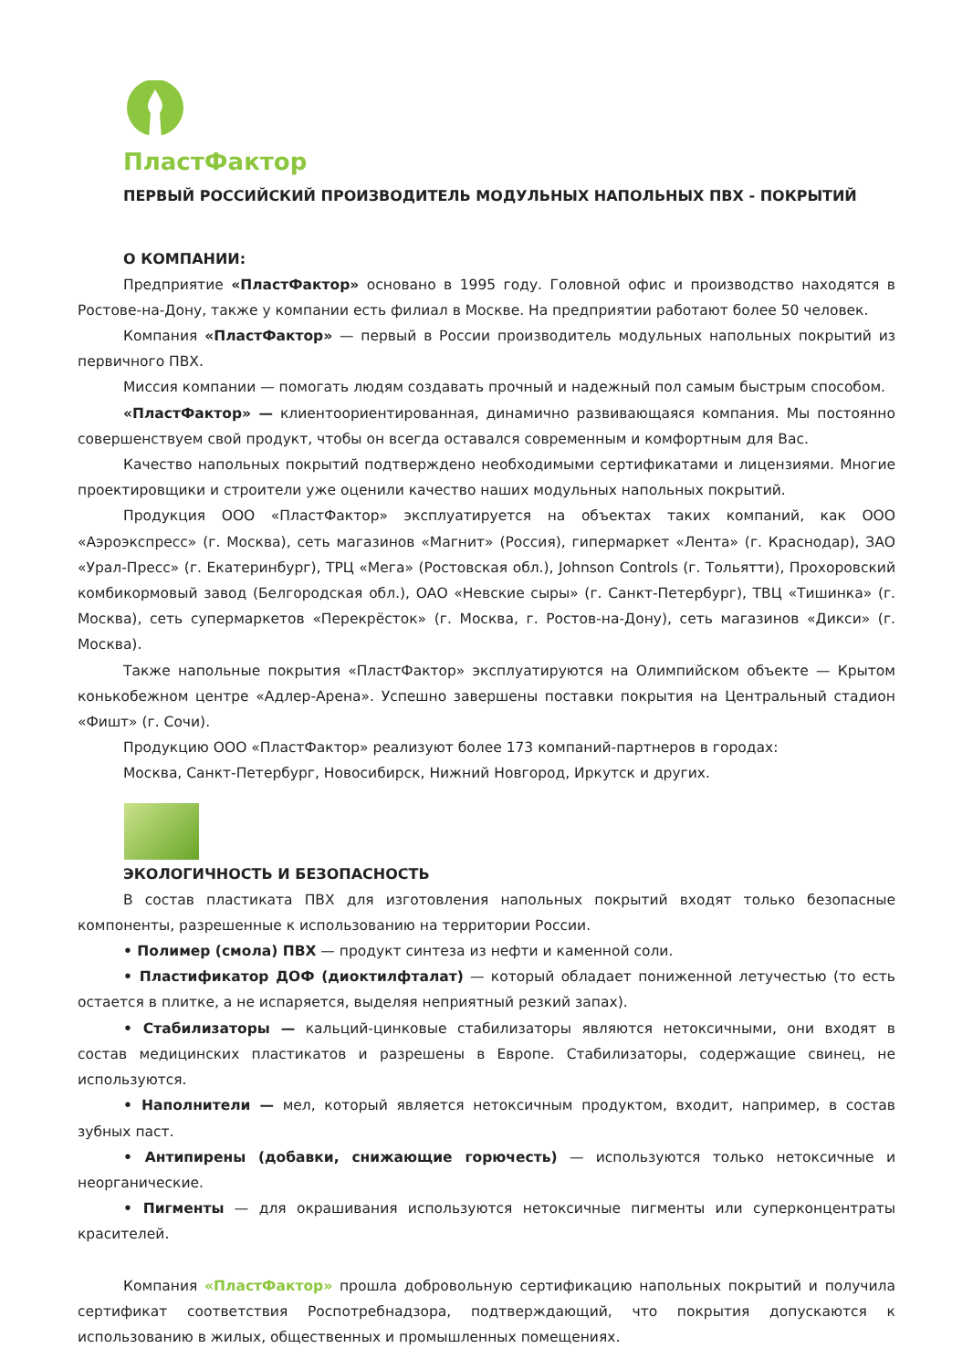ПластФактор
ПЕРВЫЙ РОССИЙСКИЙ ПРОИЗВОДИТЕЛЬ МОДУЛЬНЫХ НАПОЛЬНЫХ ПВХ - ПОКРЫТИЙ
О КОМПАНИИ:
Предприятие «ПластФактор» основано в 1995 году. Головной офис и производство находятся в Ростове-на-Дону, также у компании есть филиал в Москве. На предприятии работают более 50 человек.
Компания «ПластФактор» — первый в России производитель модульных напольных покрытий из первичного ПВХ.
Миссия компании — помогать людям создавать прочный и надежный пол самым быстрым способом.
«ПластФактор» — клиентоориентированная, динамично развивающаяся компания. Мы постоянно совершенствуем свой продукт, чтобы он всегда оставался современным и комфортным для Вас.
Качество напольных покрытий подтверждено необходимыми сертификатами и лицензиями. Многие проектировщики и строители уже оценили качество наших модульных напольных покрытий.
Продукция ООО «ПластФактор» эксплуатируется на объектах таких компаний, как ООО «Аэроэкспресс» (г. Москва), сеть магазинов «Магнит» (Россия), гипермаркет «Лента» (г. Краснодар), ЗАО «Урал-Пресс» (г. Екатеринбург), ТРЦ «Мега» (Ростовская обл.), Johnson Controls (г. Тольятти), Прохоровский комбикормовый завод (Белгородская обл.), ОАО «Невские сыры» (г. Санкт-Петербург), ТВЦ «Тишинка» (г. Москва), сеть супермаркетов «Перекрёсток» (г. Москва, г. Ростов-на-Дону), сеть магазинов «Дикси» (г. Москва).
Также напольные покрытия «ПластФактор» эксплуатируются на Олимпийском объекте — Крытом конькобежном центре «Адлер-Арена». Успешно завершены поставки покрытия на Центральный стадион «Фишт» (г. Сочи).
Продукцию ООО «ПластФактор» реализуют более 173 компаний-партнеров в городах:
Москва, Санкт-Петербург, Новосибирск, Нижний Новгород, Иркутск и других.
ЭКОЛОГИЧНОСТЬ И БЕЗОПАСНОСТЬ
В состав пластиката ПВХ для изготовления напольных покрытий входят только безопасные компоненты, разрешенные к использованию на территории России.
• Полимер (смола) ПВХ — продукт синтеза из нефти и каменной соли.
• Пластификатор ДОФ (диоктилфталат) — который обладает пониженной летучестью (то есть остается в плитке, а не испаряется, выделяя неприятный резкий запах).
• Стабилизаторы — кальций-цинковые стабилизаторы являются нетоксичными, они входят в состав медицинских пластикатов и разрешены в Европе. Стабилизаторы, содержащие свинец, не используются.
• Наполнители — мел, который является нетоксичным продуктом, входит, например, в состав зубных паст.
• Антипирены (добавки, снижающие горючесть) — используются только нетоксичные и неорганические.
• Пигменты — для окрашивания используются нетоксичные пигменты или суперконцентраты красителей.
Компания «ПластФактор» прошла добровольную сертификацию напольных покрытий и получила сертификат соответствия Роспотребнадзора, подтверждающий, что покрытия допускаются к использованию в жилых, общественных и промышленных помещениях.